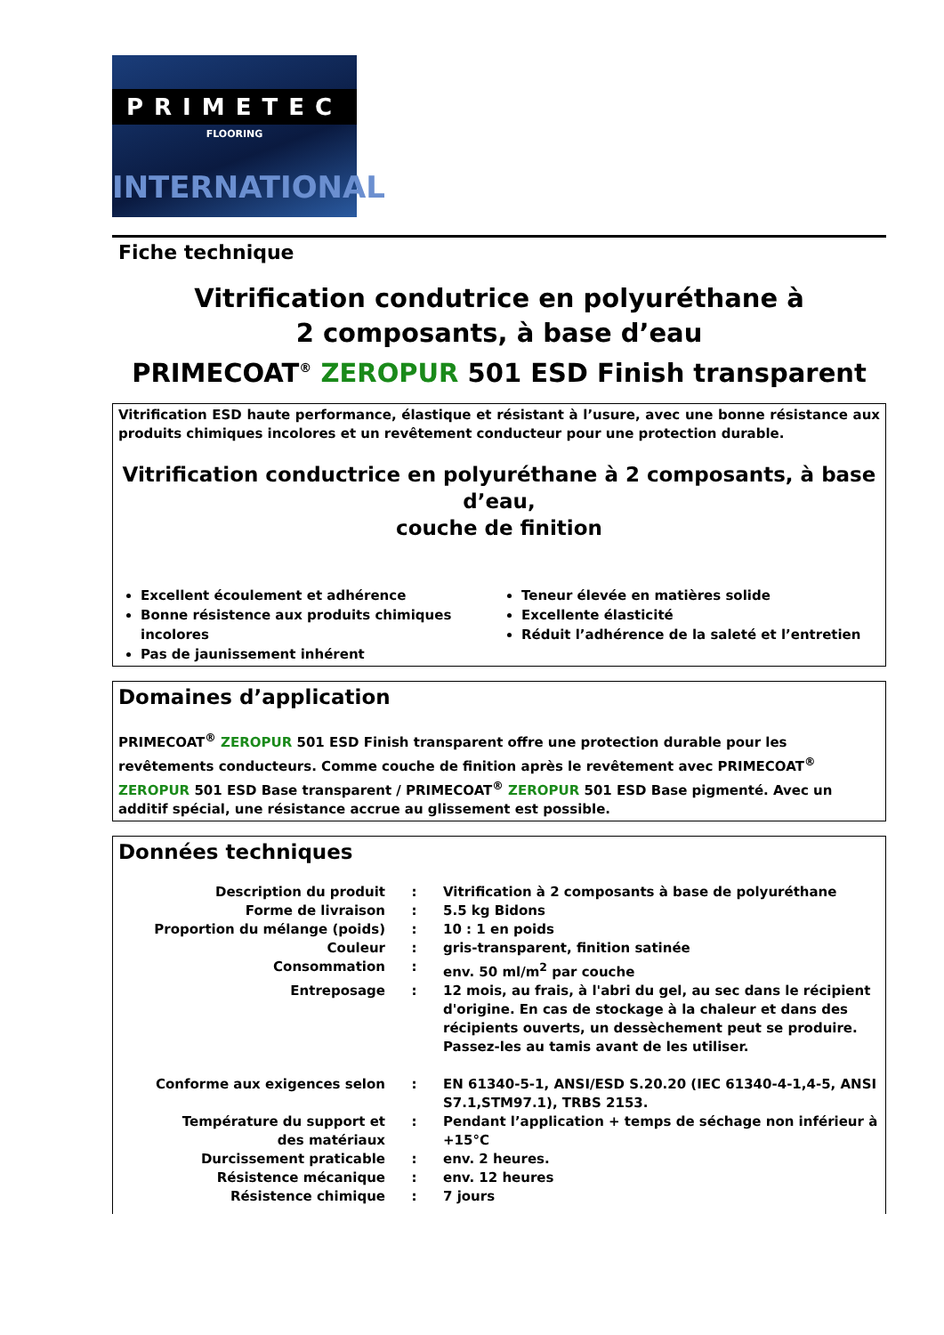PRIMETEC
FLOORING
INTERNATIONAL
Fiche technique
Vitrification condutrice en polyuréthane à
2 composants, à base d’eau
PRIMECOAT<sup>®</sup> ZEROPUR 501 ESD Finish transparent
Vitrification ESD haute performance, élastique et résistant à l’usure, avec une bonne résistance aux produits chimiques incolores et un revêtement conducteur pour une protection durable.
Vitrification conductrice en polyuréthane à 2 composants, à base d’eau,
couche de finition
Excellent écoulement et adhérence
Bonne résistence aux produits chimiques incolores
Pas de jaunissement inhérent
Teneur élevée en matières solide
Excellente élasticité
Réduit l’adhérence de la saleté et l’entretien
Domaines d’application
PRIMECOAT<sup>®</sup> ZEROPUR 501 ESD Finish transparent offre une protection durable pour les revêtements conducteurs. Comme couche de finition après le revêtement avec PRIMECOAT<sup>®</sup> ZEROPUR 501 ESD Base transparent / PRIMECOAT<sup>®</sup> ZEROPUR 501 ESD Base pigmenté. Avec un additif spécial, une résistance accrue au glissement est possible.
Données techniques
| Description du produit | : | Vitrification à 2 composants à base de polyuréthane |
| Forme de livraison | : | 5.5 kg Bidons |
| Proportion du mélange (poids) | : | 10 : 1 en poids |
| Couleur | : | gris-transparent, finition satinée |
| Consommation | : | env. 50 ml/m<sup>2</sup> par couche |
| Entreposage | : | 12 mois, au frais, à l'abri du gel, au sec dans le récipient d'origine. En cas de stockage à la chaleur et dans des récipients ouverts, un dessèchement peut se produire. Passez-les au tamis avant de les utiliser. |
| Conforme aux exigences selon | : | EN 61340-5-1, ANSI/ESD S.20.20 (IEC 61340-4-1,4-5, ANSI S7.1,STM97.1), TRBS 2153. |
| Température du support et des matériaux | : | Pendant l’application + temps de séchage non inférieur à +15°C |
| Durcissement praticable | : | env. 2 heures. |
| Résistence mécanique | : | env. 12 heures |
| Résistence chimique | : | 7 jours |